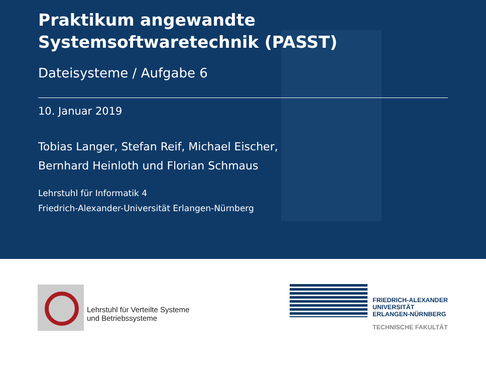Praktikum angewandte Systemsoftwaretechnik (PASST)
Dateisysteme / Aufgabe 6
10. Januar 2019
Tobias Langer, Stefan Reif, Michael Eischer,
Bernhard Heinloth und Florian Schmaus
Lehrstuhl für Informatik 4
Friedrich-Alexander-Universität Erlangen-Nürnberg
Lehrstuhl für Verteilte Systeme
und Betriebssysteme
FAU
FRIEDRICH-ALEXANDER
UNIVERSITÄT
ERLANGEN-NÜRNBERG
TECHNISCHE FAKULTÄT